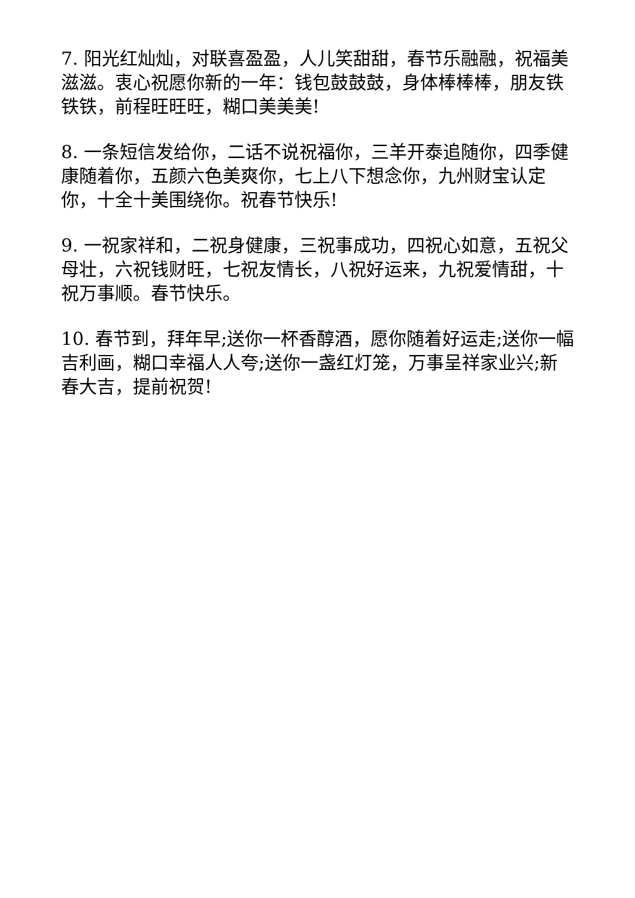7. 阳光红灿灿，对联喜盈盈，人儿笑甜甜，春节乐融融，祝福美滋滋。衷心祝愿你新的一年：钱包鼓鼓鼓，身体棒棒棒，朋友铁铁铁，前程旺旺旺，糊口美美美!
8. 一条短信发给你，二话不说祝福你，三羊开泰追随你，四季健康随着你，五颜六色美爽你，七上八下想念你，九州财宝认定你，十全十美围绕你。祝春节快乐!
9. 一祝家祥和，二祝身健康，三祝事成功，四祝心如意，五祝父母壮，六祝钱财旺，七祝友情长，八祝好运来，九祝爱情甜，十祝万事顺。春节快乐。
10. 春节到，拜年早;送你一杯香醇酒，愿你随着好运走;送你一幅吉利画，糊口幸福人人夸;送你一盏红灯笼，万事呈祥家业兴;新春大吉，提前祝贺!